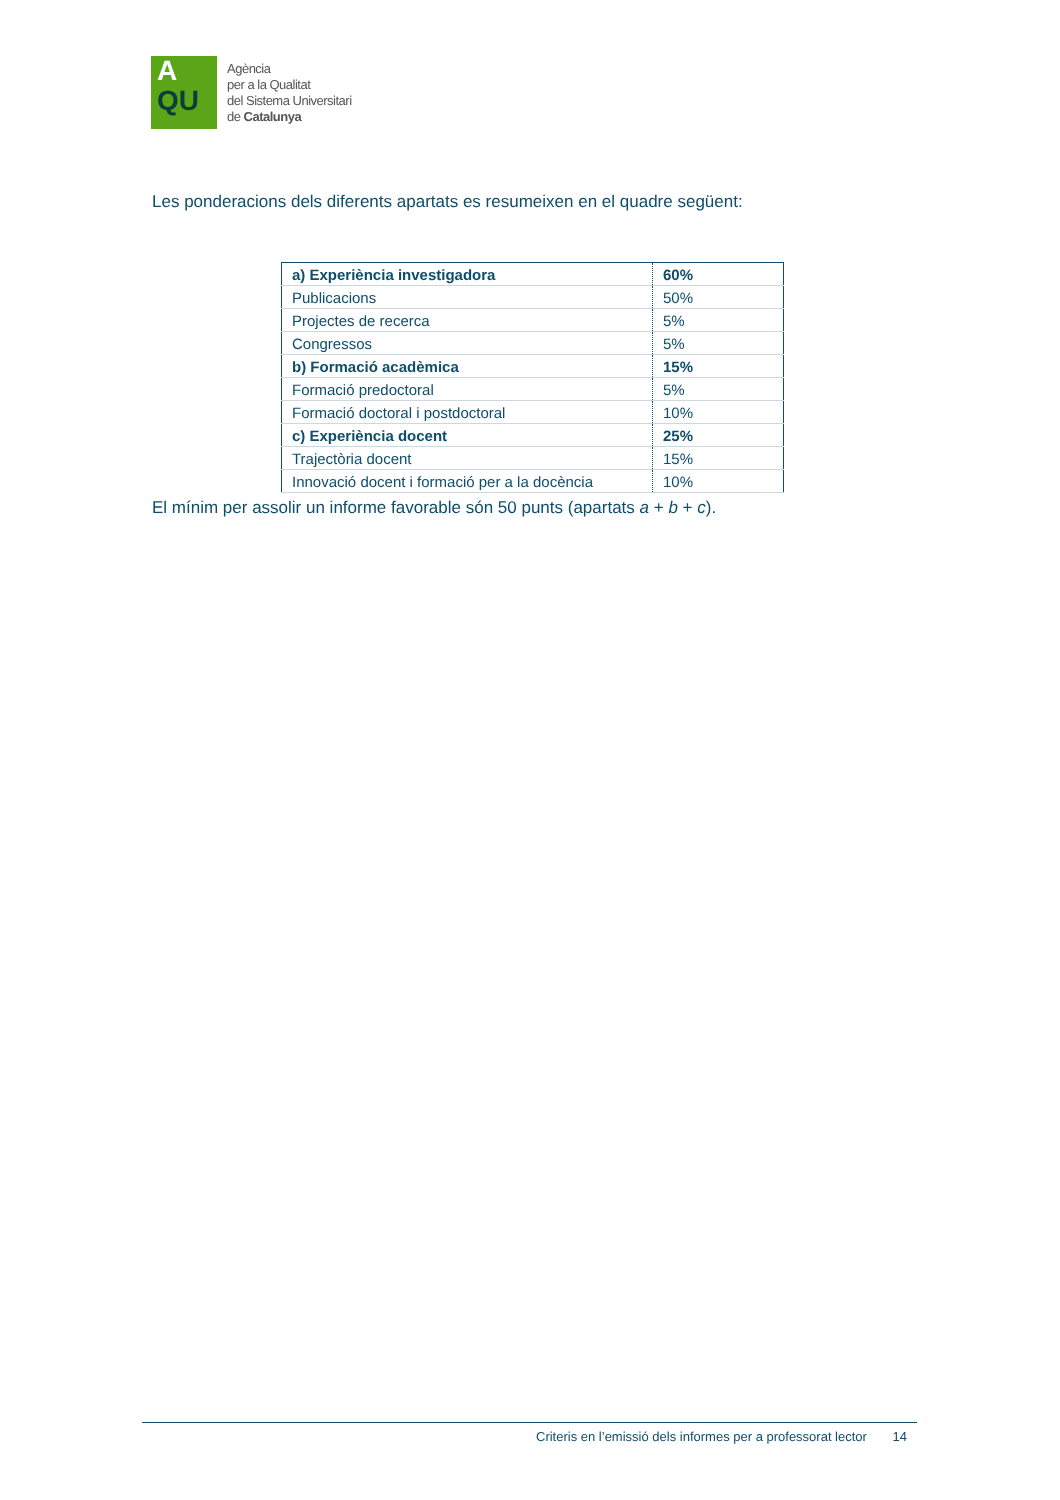A
QU
Agència
per a la Qualitat
del Sistema Universitari
de Catalunya
Les ponderacions dels diferents apartats es resumeixen en el quadre següent:
| a) Experiència investigadora | 60% |
| Publicacions | 50% |
| Projectes de recerca | 5% |
| Congressos | 5% |
| b) Formació acadèmica | 15% |
| Formació predoctoral | 5% |
| Formació doctoral i postdoctoral | 10% |
| c) Experiència docent | 25% |
| Trajectòria docent | 15% |
| Innovació docent i formació per a la docència | 10% |
El mínim per assolir un informe favorable són 50 punts (apartats a + b + c).
Criteris en l’emissió dels informes per a professorat lector 14